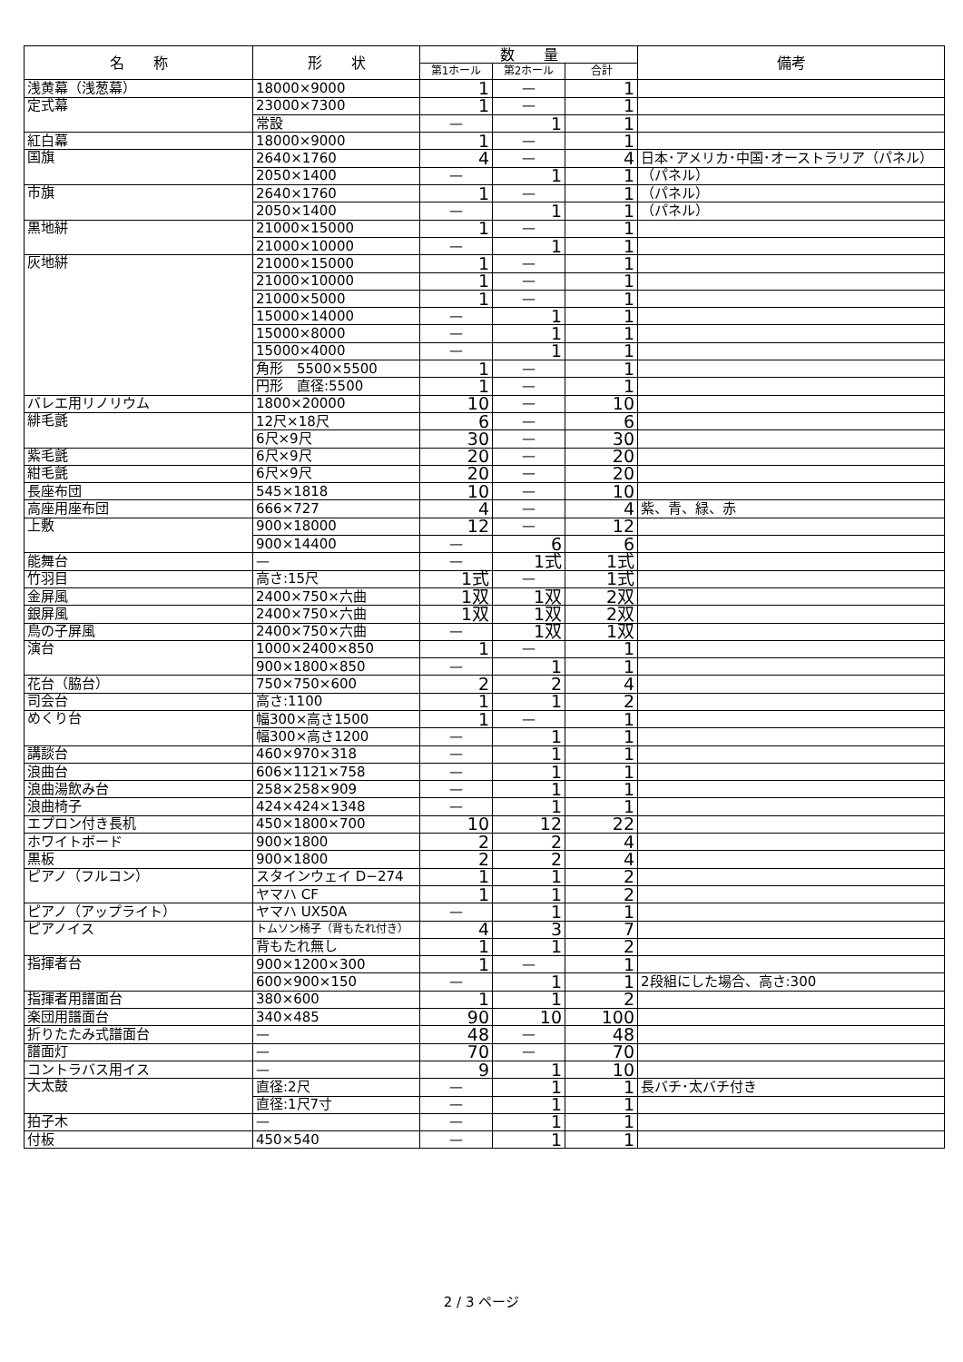| 名 称 | 形 状 | 数 量 | | | 備考 |
| --- | --- | --- | --- | --- | --- |
| | | 第1ホール | 第2ホール | 合計 | |
| 浅黄幕（浅葱幕） | 18000×9000 | 1 | — | 1 | |
| 定式幕 | 23000×7300 | 1 | — | 1 | |
| | 常設 | — | 1 | 1 | |
| 紅白幕 | 18000×9000 | 1 | — | 1 | |
| 国旗 | 2640×1760 | 4 | — | 4 | 日本･アメリカ･中国･オーストラリア（パネル） |
| | 2050×1400 | — | 1 | 1 | （パネル） |
| 市旗 | 2640×1760 | 1 | — | 1 | （パネル） |
| | 2050×1400 | — | 1 | 1 | （パネル） |
| 黒地絣 | 21000×15000 | 1 | — | 1 | |
| | 21000×10000 | — | 1 | 1 | |
| 灰地絣 | 21000×15000 | 1 | — | 1 | |
| | 21000×10000 | 1 | — | 1 | |
| | 21000×5000 | 1 | — | 1 | |
| | 15000×14000 | — | 1 | 1 | |
| | 15000×8000 | — | 1 | 1 | |
| | 15000×4000 | — | 1 | 1 | |
| | 角形 5500×5500 | 1 | — | 1 | |
| | 円形 直径:5500 | 1 | — | 1 | |
| バレエ用リノリウム | 1800×20000 | 10 | — | 10 | |
| 緋毛氈 | 12尺×18尺 | 6 | — | 6 | |
| | 6尺×9尺 | 30 | — | 30 | |
| 紫毛氈 | 6尺×9尺 | 20 | — | 20 | |
| 紺毛氈 | 6尺×9尺 | 20 | — | 20 | |
| 長座布団 | 545×1818 | 10 | — | 10 | |
| 高座用座布団 | 666×727 | 4 | — | 4 | 紫、青、緑、赤 |
| 上敷 | 900×18000 | 12 | — | 12 | |
| | 900×14400 | — | 6 | 6 | |
| 能舞台 | — | — | 1式 | 1式 | |
| 竹羽目 | 高さ:15尺 | 1式 | — | 1式 | |
| 金屏風 | 2400×750×六曲 | 1双 | 1双 | 2双 | |
| 銀屏風 | 2400×750×六曲 | 1双 | 1双 | 2双 | |
| 鳥の子屏風 | 2400×750×六曲 | — | 1双 | 1双 | |
| 演台 | 1000×2400×850 | 1 | — | 1 | |
| | 900×1800×850 | — | 1 | 1 | |
| 花台（脇台） | 750×750×600 | 2 | 2 | 4 | |
| 司会台 | 高さ:1100 | 1 | 1 | 2 | |
| めくり台 | 幅300×高さ1500 | 1 | — | 1 | |
| | 幅300×高さ1200 | — | 1 | 1 | |
| 講談台 | 460×970×318 | — | 1 | 1 | |
| 浪曲台 | 606×1121×758 | — | 1 | 1 | |
| 浪曲湯飲み台 | 258×258×909 | — | 1 | 1 | |
| 浪曲椅子 | 424×424×1348 | — | 1 | 1 | |
| エプロン付き長机 | 450×1800×700 | 10 | 12 | 22 | |
| ホワイトボード | 900×1800 | 2 | 2 | 4 | |
| 黒板 | 900×1800 | 2 | 2 | 4 | |
| ピアノ（フルコン） | スタインウェイ D−274 | 1 | 1 | 2 | |
| | ヤマハ CF | 1 | 1 | 2 | |
| ピアノ（アップライト） | ヤマハ UX50A | — | 1 | 1 | |
| ピアノイス | トムソン椅子（背もたれ付き） | 4 | 3 | 7 | |
| | 背もたれ無し | 1 | 1 | 2 | |
| 指揮者台 | 900×1200×300 | 1 | — | 1 | |
| | 600×900×150 | — | 1 | 1 | 2段組にした場合、高さ:300 |
| 指揮者用譜面台 | 380×600 | 1 | 1 | 2 | |
| 楽団用譜面台 | 340×485 | 90 | 10 | 100 | |
| 折りたたみ式譜面台 | — | 48 | — | 48 | |
| 譜面灯 | — | 70 | — | 70 | |
| コントラバス用イス | — | 9 | 1 | 10 | |
| 大太鼓 | 直径:2尺 | — | 1 | 1 | 長バチ･太バチ付き |
| | 直径:1尺7寸 | — | 1 | 1 | |
| 拍子木 | — | — | 1 | 1 | |
| 付板 | 450×540 | — | 1 | 1 | |
2 / 3 ページ